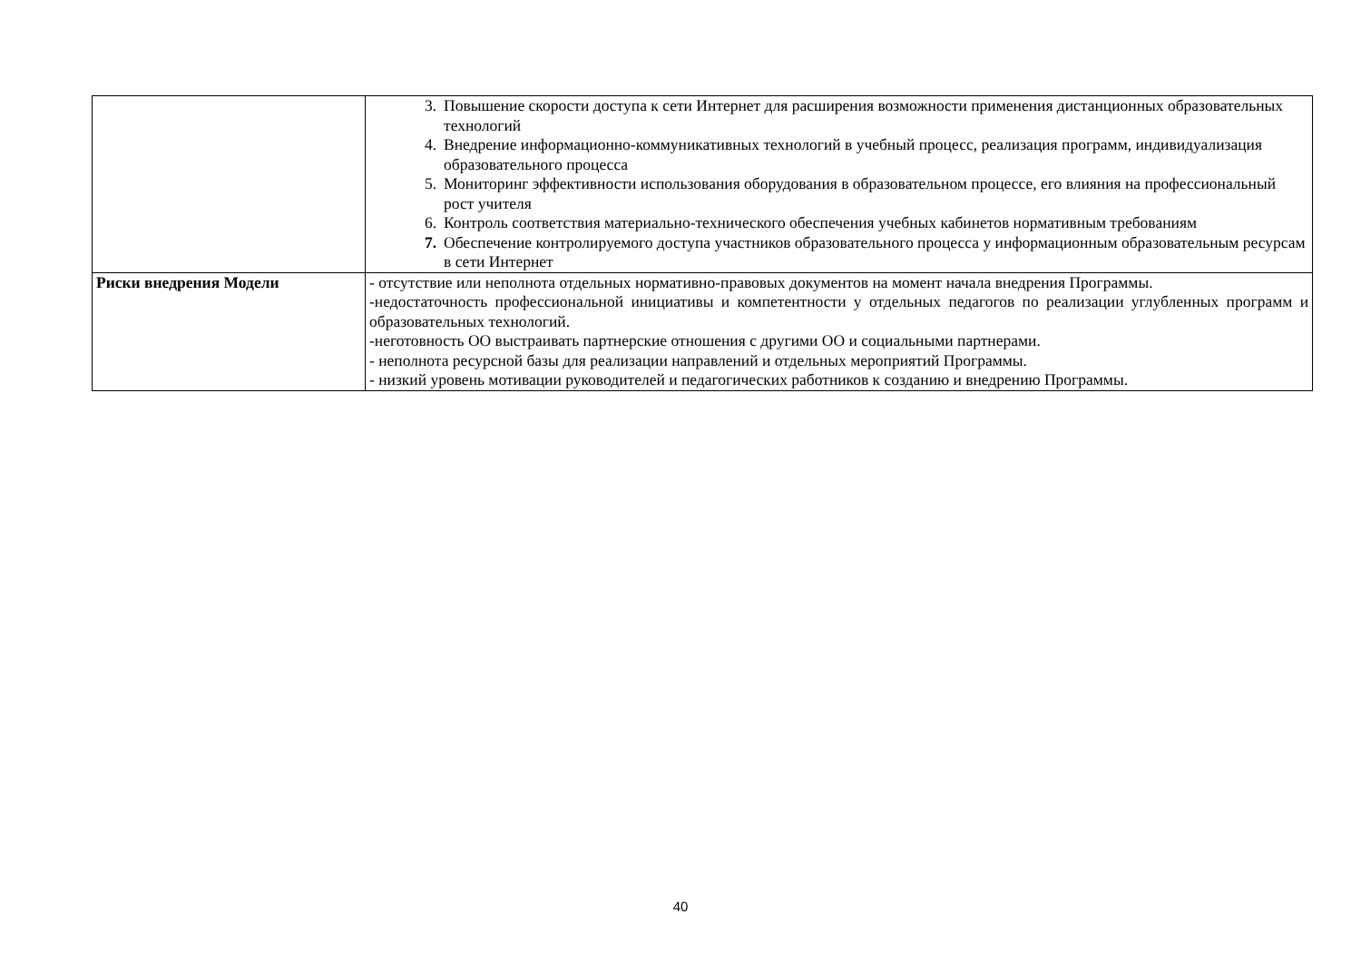| | 3. Повышение скорости доступа к сети Интернет для расширения возможности применения дистанционных образовательных технологий 4. Внедрение информационно-коммуникативных технологий в учебный процесс, реализация программ, индивидуализация образовательного процесса 5. Мониторинг эффективности использования оборудования в образовательном процессе, его влияния на профессиональный рост учителя 6. Контроль соответствия материально-технического обеспечения учебных кабинетов нормативным требованиям 7. Обеспечение контролируемого доступа участников образовательного процесса у информационным образовательным ресурсам в сети Интернет |
| Риски внедрения Модели | - отсутствие или неполнота отдельных нормативно-правовых документов на момент начала внедрения Программы. -недостаточность профессиональной инициативы и компетентности у отдельных педагогов по реализации углубленных программ и образовательных технологий. -неготовность ОО выстраивать партнерские отношения с другими ОО и социальными партнерами. - неполнота ресурсной базы для реализации направлений и отдельных мероприятий Программы. - низкий уровень мотивации руководителей и педагогических работников к созданию и внедрению Программы. |
40